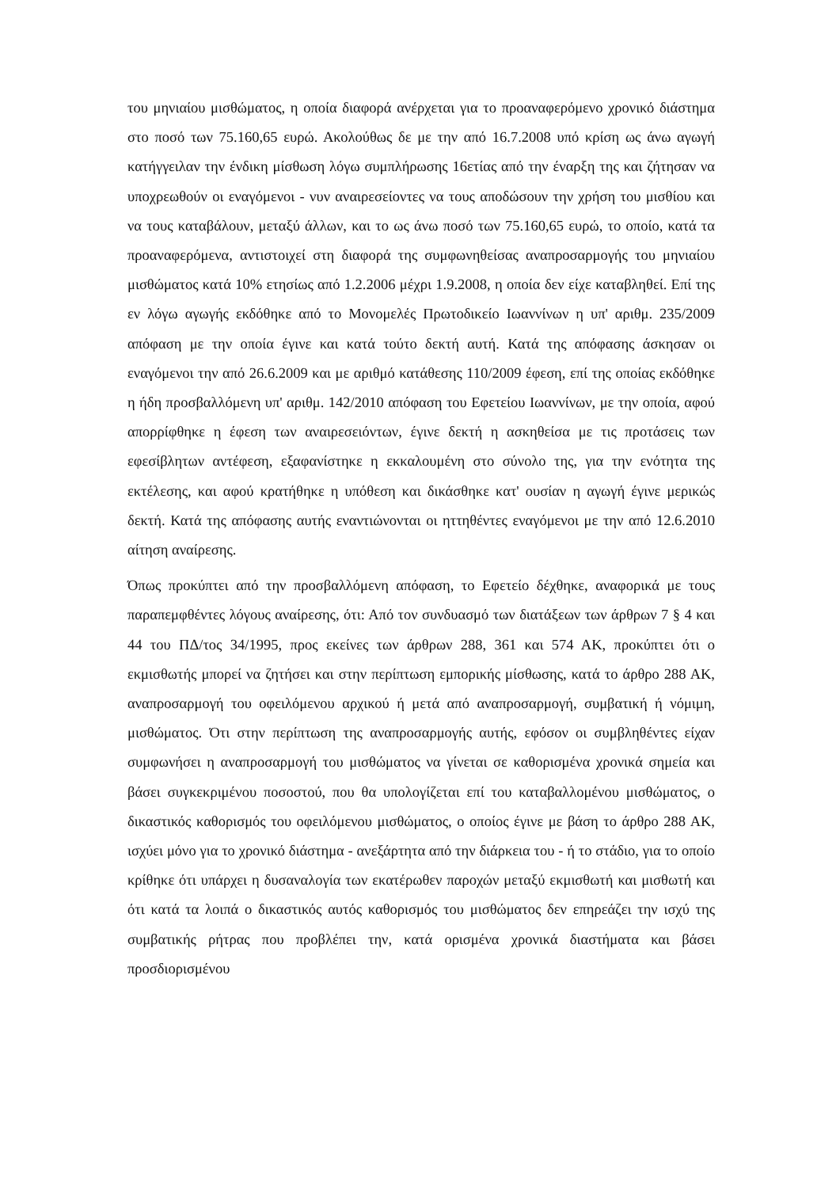του μηνιαίου μισθώματος, η οποία διαφορά ανέρχεται για το προαναφερόμενο χρονικό διάστημα στο ποσό των 75.160,65 ευρώ. Ακολούθως δε με την από 16.7.2008 υπό κρίση ως άνω αγωγή κατήγγειλαν την ένδικη μίσθωση λόγω συμπλήρωσης 16ετίας από την έναρξη της και ζήτησαν να υποχρεωθούν οι εναγόμενοι - νυν αναιρεσείοντες να τους αποδώσουν την χρήση του μισθίου και να τους καταβάλουν, μεταξύ άλλων, και το ως άνω ποσό των 75.160,65 ευρώ, το οποίο, κατά τα προαναφερόμενα, αντιστοιχεί στη διαφορά της συμφωνηθείσας αναπροσαρμογής του μηνιαίου μισθώματος κατά 10% ετησίως από 1.2.2006 μέχρι 1.9.2008, η οποία δεν είχε καταβληθεί. Επί της εν λόγω αγωγής εκδόθηκε από το Μονομελές Πρωτοδικείο Ιωαννίνων η υπ' αριθμ. 235/2009 απόφαση με την οποία έγινε και κατά τούτο δεκτή αυτή. Κατά της απόφασης άσκησαν οι εναγόμενοι την από 26.6.2009 και με αριθμό κατάθεσης 110/2009 έφεση, επί της οποίας εκδόθηκε η ήδη προσβαλλόμενη υπ' αριθμ. 142/2010 απόφαση του Εφετείου Ιωαννίνων, με την οποία, αφού απορρίφθηκε η έφεση των αναιρεσειόντων, έγινε δεκτή η ασκηθείσα με τις προτάσεις των εφεσίβλητων αντέφεση, εξαφανίστηκε η εκκαλουμένη στο σύνολο της, για την ενότητα της εκτέλεσης, και αφού κρατήθηκε η υπόθεση και δικάσθηκε κατ' ουσίαν η αγωγή έγινε μερικώς δεκτή. Κατά της απόφασης αυτής εναντιώνονται οι ηττηθέντες εναγόμενοι με την από 12.6.2010 αίτηση αναίρεσης.
Όπως προκύπτει από την προσβαλλόμενη απόφαση, το Εφετείο δέχθηκε, αναφορικά με τους παραπεμφθέντες λόγους αναίρεσης, ότι: Από τον συνδυασμό των διατάξεων των άρθρων 7 § 4 και 44 του ΠΔ/τος 34/1995, προς εκείνες των άρθρων 288, 361 και 574 ΑΚ, προκύπτει ότι ο εκμισθωτής μπορεί να ζητήσει και στην περίπτωση εμπορικής μίσθωσης, κατά το άρθρο 288 ΑΚ, αναπροσαρμογή του οφειλόμενου αρχικού ή μετά από αναπροσαρμογή, συμβατική ή νόμιμη, μισθώματος. Ότι στην περίπτωση της αναπροσαρμογής αυτής, εφόσον οι συμβληθέντες είχαν συμφωνήσει η αναπροσαρμογή του μισθώματος να γίνεται σε καθορισμένα χρονικά σημεία και βάσει συγκεκριμένου ποσοστού, που θα υπολογίζεται επί του καταβαλλομένου μισθώματος, ο δικαστικός καθορισμός του οφειλόμενου μισθώματος, ο οποίος έγινε με βάση το άρθρο 288 ΑΚ, ισχύει μόνο για το χρονικό διάστημα - ανεξάρτητα από την διάρκεια του - ή το στάδιο, για το οποίο κρίθηκε ότι υπάρχει η δυσαναλογία των εκατέρωθεν παροχών μεταξύ εκμισθωτή και μισθωτή και ότι κατά τα λοιπά ο δικαστικός αυτός καθορισμός του μισθώματος δεν επηρεάζει την ισχύ της συμβατικής ρήτρας που προβλέπει την, κατά ορισμένα χρονικά διαστήματα και βάσει προσδιορισμένου